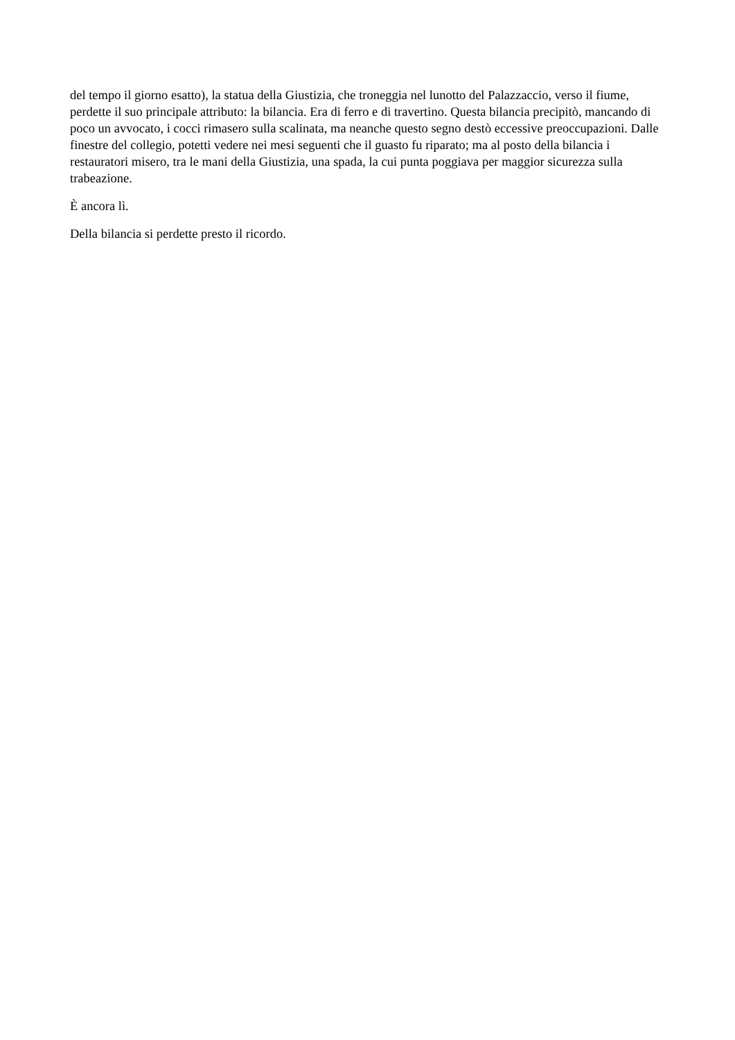del tempo il giorno esatto), la statua della Giustizia, che troneggia nel lunotto del Palazzaccio, verso il fiume, perdette il suo principale attributo: la bilancia. Era di ferro e di travertino. Questa bilancia precipitò, mancando di poco un avvocato, i cocci rimasero sulla scalinata, ma neanche questo segno destò eccessive preoccupazioni. Dalle finestre del collegio, potetti vedere nei mesi seguenti che il guasto fu riparato; ma al posto della bilancia i restauratori misero, tra le mani della Giustizia, una spada, la cui punta poggiava per maggior sicurezza sulla trabeazione.
È ancora lì.
Della bilancia si perdette presto il ricordo.